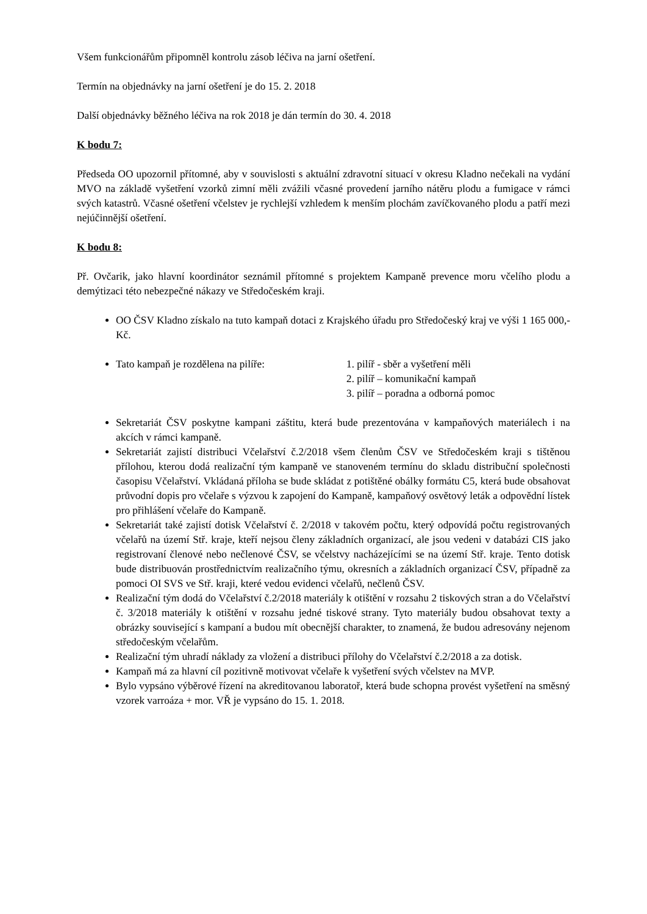Všem funkcionářům připomněl kontrolu zásob léčiva na jarní ošetření.
Termín na objednávky na jarní ošetření je do 15. 2. 2018
Další objednávky běžného léčiva na rok 2018 je dán termín do 30. 4. 2018
K bodu 7:
Předseda OO upozornil přítomné, aby v souvislosti s aktuální zdravotní situací v okresu Kladno nečekali na vydání MVO na základě vyšetření vzorků zimní měli zvážili včasné provedení jarního nátěru plodu a fumigace v rámci svých katastrů. Včasné ošetření včelstev je rychlejší vzhledem k menším plochám zavíčkovaného plodu a patří mezi nejúčinnější ošetření.
K bodu 8:
Př. Ovčarik, jako hlavní koordinátor seznámil přítomné s projektem Kampaně prevence moru včelího plodu a demýtizaci této nebezpečné nákazy ve Středočeském kraji.
OO ČSV Kladno získalo na tuto kampaň dotaci z Krajského úřadu pro Středočeský kraj ve výši 1 165 000,- Kč.
Tato kampaň je rozdělena na pilíře: 1. pilíř - sběr a vyšetření měli
2. pilíř – komunikační kampaň
3. pilíř – poradna a odborná pomoc
Sekretariát ČSV poskytne kampani záštitu, která bude prezentována v kampaňových materiálech i na akcích v rámci kampaně.
Sekretariát zajistí distribuci Včelařství č.2/2018 všem členům ČSV ve Středočeském kraji s tištěnou přílohou, kterou dodá realizační tým kampaně ve stanoveném termínu do skladu distribuční společnosti časopisu Včelařství. Vkládaná příloha se bude skládat z potištěné obálky formátu C5, která bude obsahovat průvodní dopis pro včelaře s výzvou k zapojení do Kampaně, kampaňový osvětový leták a odpovědní lístek pro přihlášení včelaře do Kampaně.
Sekretariát také zajistí dotisk Včelařství č. 2/2018 v takovém počtu, který odpovídá počtu registrovaných včelařů na území Stř. kraje, kteří nejsou členy základních organizací, ale jsou vedeni v databázi CIS jako registrovaní členové nebo nečlenové ČSV, se včelstvy nacházejícími se na území Stř. kraje. Tento dotisk bude distribuován prostřednictvím realizačního týmu, okresních a základních organizací ČSV, případně za pomoci OI SVS ve Stř. kraji, které vedou evidenci včelařů, nečlenů ČSV.
Realizační tým dodá do Včelařství č.2/2018 materiály k otištění v rozsahu 2 tiskových stran a do Včelařství č. 3/2018 materiály k otištění v rozsahu jedné tiskové strany. Tyto materiály budou obsahovat texty a obrázky související s kampaní a budou mít obecnější charakter, to znamená, že budou adresovány nejenom středočeským včelařům.
Realizační tým uhradí náklady za vložení a distribuci přílohy do Včelařství č.2/2018 a za dotisk.
Kampaň má za hlavní cíl pozitivně motivovat včelaře k vyšetření svých včelstev na MVP.
Bylo vypsáno výběrové řízení na akreditovanou laboratoř, která bude schopna provést vyšetření na směsný vzorek varroáza + mor. VŘ je vypsáno do 15. 1. 2018.